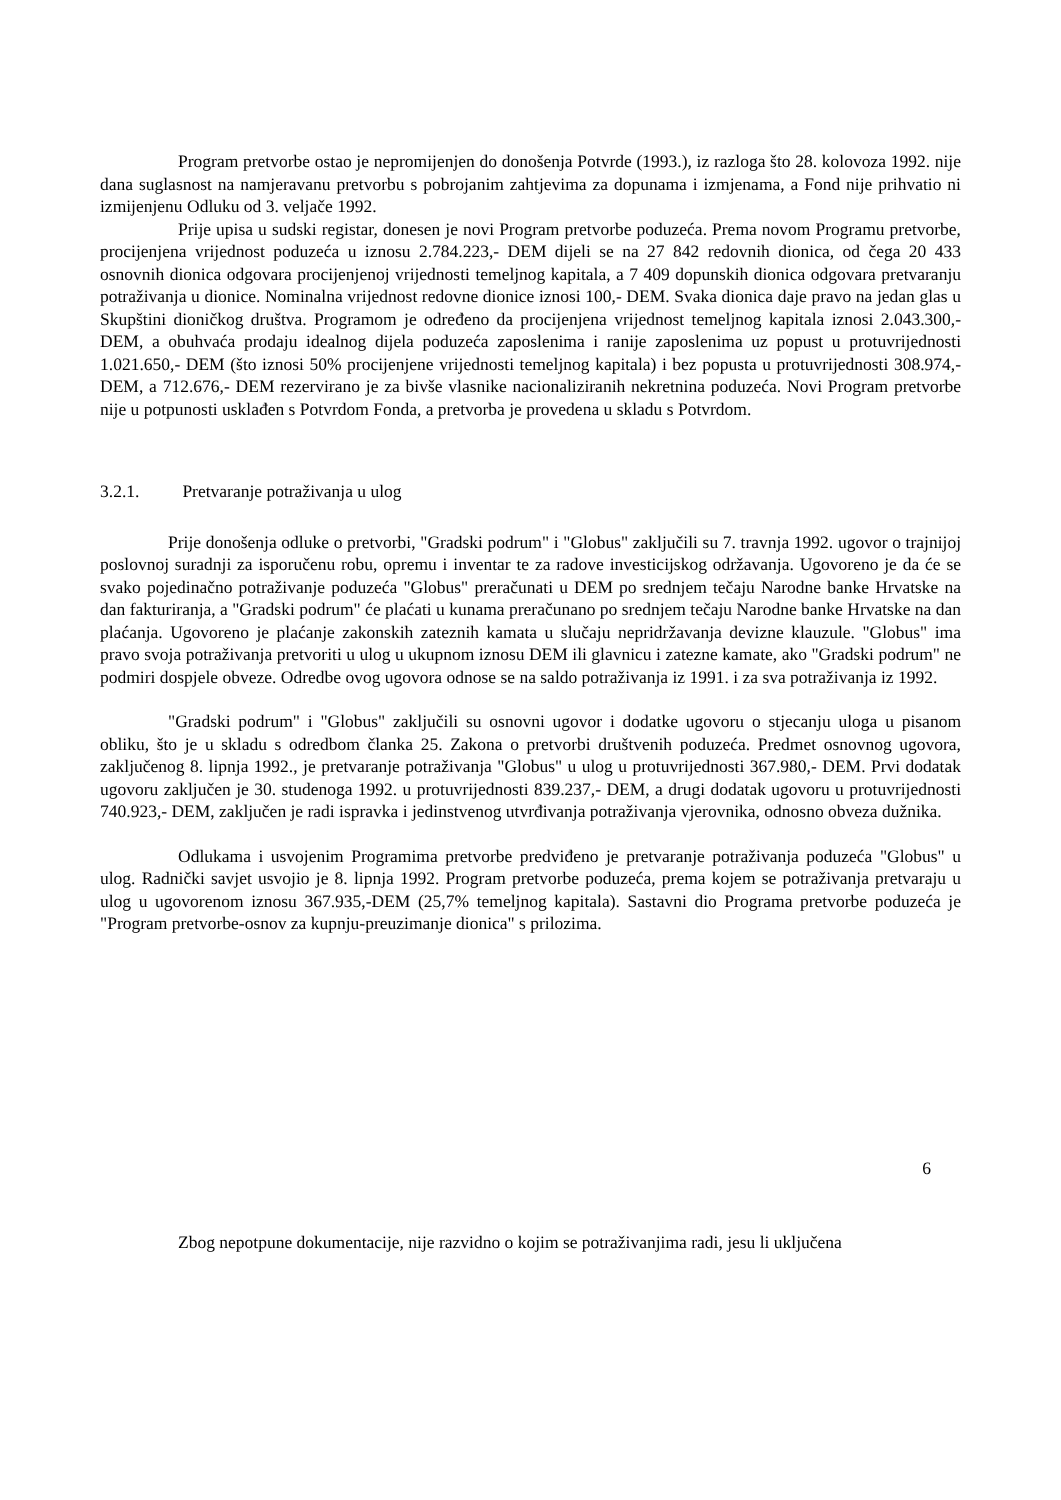Program pretvorbe ostao je nepromijenjen do donošenja Potvrde (1993.), iz razloga što 28. kolovoza 1992. nije dana suglasnost na namjeravanu pretvorbu s pobrojanim zahtjevima za dopunama i izmjenama, a Fond nije prihvatio ni izmijenjenu Odluku od 3. veljače 1992.
Prije upisa u sudski registar, donesen je novi Program pretvorbe poduzeća. Prema novom Programu pretvorbe, procijenjena vrijednost poduzeća u iznosu 2.784.223,- DEM dijeli se na 27 842 redovnih dionica, od čega 20 433 osnovnih dionica odgovara procijenjenoj vrijednosti temeljnog kapitala, a 7 409 dopunskih dionica odgovara pretvaranju potraživanja u dionice. Nominalna vrijednost redovne dionice iznosi 100,- DEM. Svaka dionica daje pravo na jedan glas u Skupštini dioničkog društva. Programom je određeno da procijenjena vrijednost temeljnog kapitala iznosi 2.043.300,- DEM, a obuhvaća prodaju idealnog dijela poduzeća zaposlenima i ranije zaposlenima uz popust u protuvrijednosti 1.021.650,- DEM (što iznosi 50% procijenjene vrijednosti temeljnog kapitala) i bez popusta u protuvrijednosti 308.974,- DEM, a 712.676,- DEM rezervirano je za bivše vlasnike nacionaliziranih nekretnina poduzeća. Novi Program pretvorbe nije u potpunosti usklađen s Potvrdom Fonda, a pretvorba je provedena u skladu s Potvrdom.
3.2.1. Pretvaranje potraživanja u ulog
Prije donošenja odluke o pretvorbi, "Gradski podrum" i "Globus" zaključili su 7. travnja 1992. ugovor o trajnijoj poslovnoj suradnji za isporučenu robu, opremu i inventar te za radove investicijskog održavanja. Ugovoreno je da će se svako pojedinačno potraživanje poduzeća "Globus" preračunati u DEM po srednjem tečaju Narodne banke Hrvatske na dan fakturiranja, a "Gradski podrum" će plaćati u kunama preračunano po srednjem tečaju Narodne banke Hrvatske na dan plaćanja. Ugovoreno je plaćanje zakonskih zateznih kamata u slučaju nepridržavanja devizne klauzule. "Globus" ima pravo svoja potraživanja pretvoriti u ulog u ukupnom iznosu DEM ili glavnicu i zatezne kamate, ako "Gradski podrum" ne podmiri dospjele obveze. Odredbe ovog ugovora odnose se na saldo potraživanja iz 1991. i za sva potraživanja iz 1992.
"Gradski podrum" i "Globus" zaključili su osnovni ugovor i dodatke ugovoru o stjecanju uloga u pisanom obliku, što je u skladu s odredbom članka 25. Zakona o pretvorbi društvenih poduzeća. Predmet osnovnog ugovora, zaključenog 8. lipnja 1992., je pretvaranje potraživanja "Globus" u ulog u protuvrijednosti 367.980,- DEM. Prvi dodatak ugovoru zaključen je 30. studenoga 1992. u protuvrijednosti 839.237,- DEM, a drugi dodatak ugovoru u protuvrijednosti 740.923,- DEM, zaključen je radi ispravka i jedinstvenog utvrđivanja potraživanja vjerovnika, odnosno obveza dužnika.
Odlukama i usvojenim Programima pretvorbe predviđeno je pretvaranje potraživanja poduzeća "Globus" u ulog. Radnički savjet usvojio je 8. lipnja 1992. Program pretvorbe poduzeća, prema kojem se potraživanja pretvaraju u ulog u ugovorenom iznosu 367.935,-DEM (25,7% temeljnog kapitala). Sastavni dio Programa pretvorbe poduzeća je "Program pretvorbe-osnov za kupnju-preuzimanje dionica" s prilozima.
6
Zbog nepotpune dokumentacije, nije razvidno o kojim se potraživanjima radi, jesu li uključena